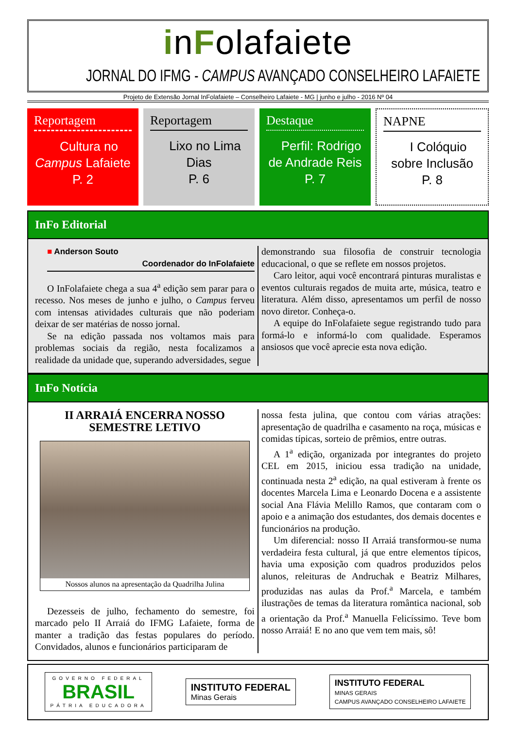inFolafaiete
JORNAL DO IFMG - CAMPUS AVANÇADO CONSELHEIRO LAFAIETE
Projeto de Extensão Jornal InFolafaiete – Conselheiro Lafaiete - MG | junho e julho - 2016 Nº 04
Reportagem
Cultura no
Campus Lafaiete
P. 2
Reportagem
Lixo no Lima
Dias
P. 6
Destaque
Perfil: Rodrigo
de Andrade Reis
P. 7
NAPNE
I Colóquio
sobre Inclusão
P. 8
InFo Editorial
■ Anderson Souto
Coordenador do InFolafaiete
O InFolafaiete chega a sua 4<sup>a</sup> edição sem parar para o recesso. Nos meses de junho e julho, o Campus ferveu com intensas atividades culturais que não poderiam deixar de ser matérias de nosso jornal.
Se na edição passada nos voltamos mais para problemas sociais da região, nesta focalizamos a realidade da unidade que, superando adversidades, segue
demonstrando sua filosofia de construir tecnologia educacional, o que se reflete em nossos projetos.
Caro leitor, aqui você encontrará pinturas muralistas e eventos culturais regados de muita arte, música, teatro e literatura. Além disso, apresentamos um perfil de nosso novo diretor. Conheça-o.
A equipe do InFolafaiete segue registrando tudo para formá-lo e informá-lo com qualidade. Esperamos ansiosos que você aprecie esta nova edição.
InFo Notícia
II ARRAIÁ ENCERRA NOSSO SEMESTRE LETIVO
Nossos alunos na apresentação da Quadrilha Julina
Dezesseis de julho, fechamento do semestre, foi marcado pelo II Arraiá do IFMG Lafaiete, forma de manter a tradição das festas populares do período. Convidados, alunos e funcionários participaram de
nossa festa julina, que contou com várias atrações: apresentação de quadrilha e casamento na roça, músicas e comidas típicas, sorteio de prêmios, entre outras.
A 1<sup>a</sup> edição, organizada por integrantes do projeto CEL em 2015, iniciou essa tradição na unidade, continuada nesta 2<sup>a</sup> edição, na qual estiveram à frente os docentes Marcela Lima e Leonardo Docena e a assistente social Ana Flávia Melillo Ramos, que contaram com o apoio e a animação dos estudantes, dos demais docentes e funcionários na produção.
Um diferencial: nosso II Arraiá transformou-se numa verdadeira festa cultural, já que entre elementos típicos, havia uma exposição com quadros produzidos pelos alunos, releituras de Andruchak e Beatriz Milhares, produzidas nas aulas da Prof.<sup>a</sup> Marcela, e também ilustrações de temas da literatura romântica nacional, sob a orientação da Prof.<sup>a</sup> Manuella Felicíssimo. Teve bom nosso Arraiá! E no ano que vem tem mais, sô!
GOVERNO FEDERAL
BRASIL
PÁTRIA EDUCADORA
INSTITUTO FEDERAL
Minas Gerais
INSTITUTO FEDERAL
MINAS GERAIS
CAMPUS AVANÇADO CONSELHEIRO LAFAIETE